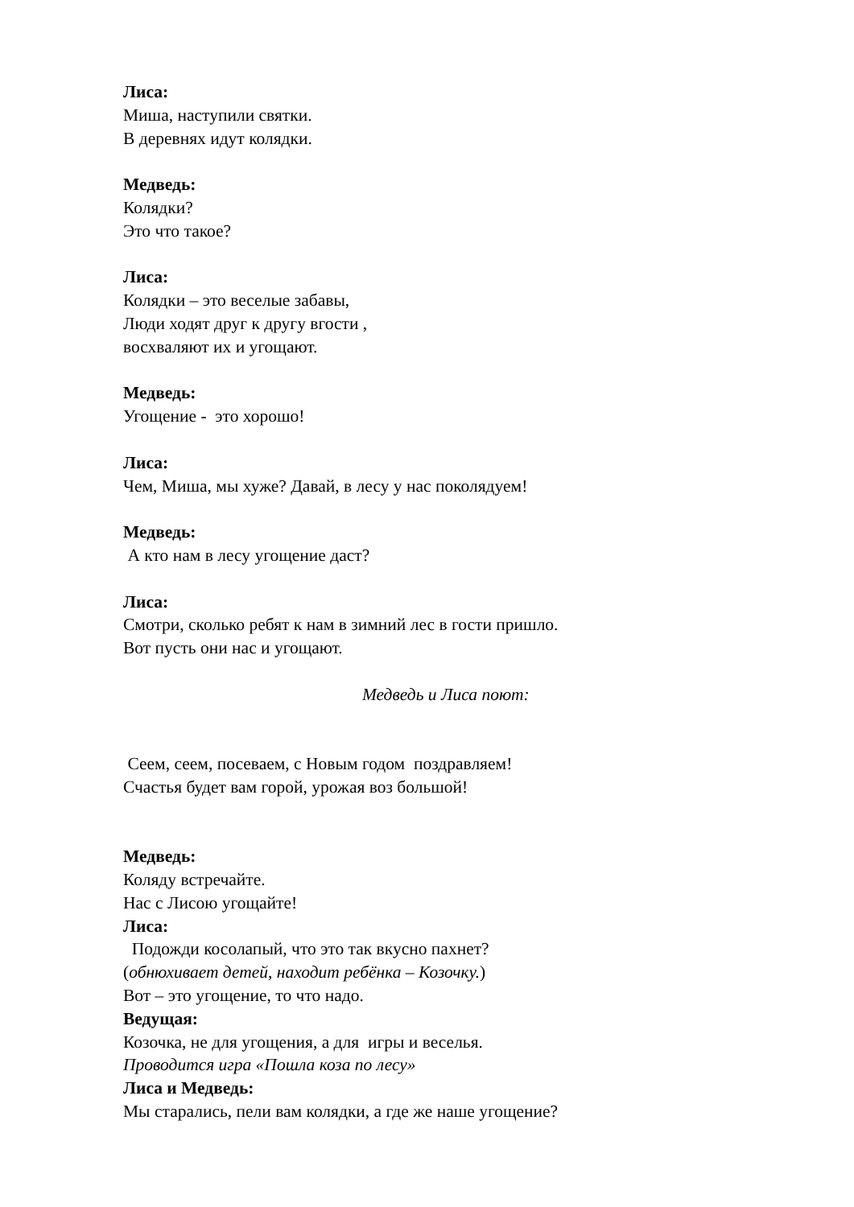Лиса:
Миша, наступили святки.
В деревнях идут колядки.
Медведь:
Колядки?
Это что такое?
Лиса:
Колядки – это веселые забавы,
Люди ходят друг к другу вгости ,
восхваляют их и угощают.
Медведь:
Угощение - это хорошо!
Лиса:
Чем, Миша, мы хуже? Давай, в лесу у нас поколядуем!
Медведь:
А кто нам в лесу угощение даст?
Лиса:
Смотри, сколько ребят к нам в зимний лес в гости пришло.
Вот пусть они нас и угощают.
Медведь и Лиса поют:
Сеем, сеем, посеваем, с Новым годом поздравляем!
Счастья будет вам горой, урожая воз большой!
Медведь:
Коляду встречайте.
Нас с Лисою угощайте!
Лиса:
Подожди косолапый, что это так вкусно пахнет?
(обнюхивает детей, находит ребёнка – Козочку.)
Вот – это угощение, то что надо.
Ведущая:
Козочка, не для угощения, а для игры и веселья.
Проводится игра «Пошла коза по лесу»
Лиса и Медведь:
Мы старались, пели вам колядки, а где же наше угощение?